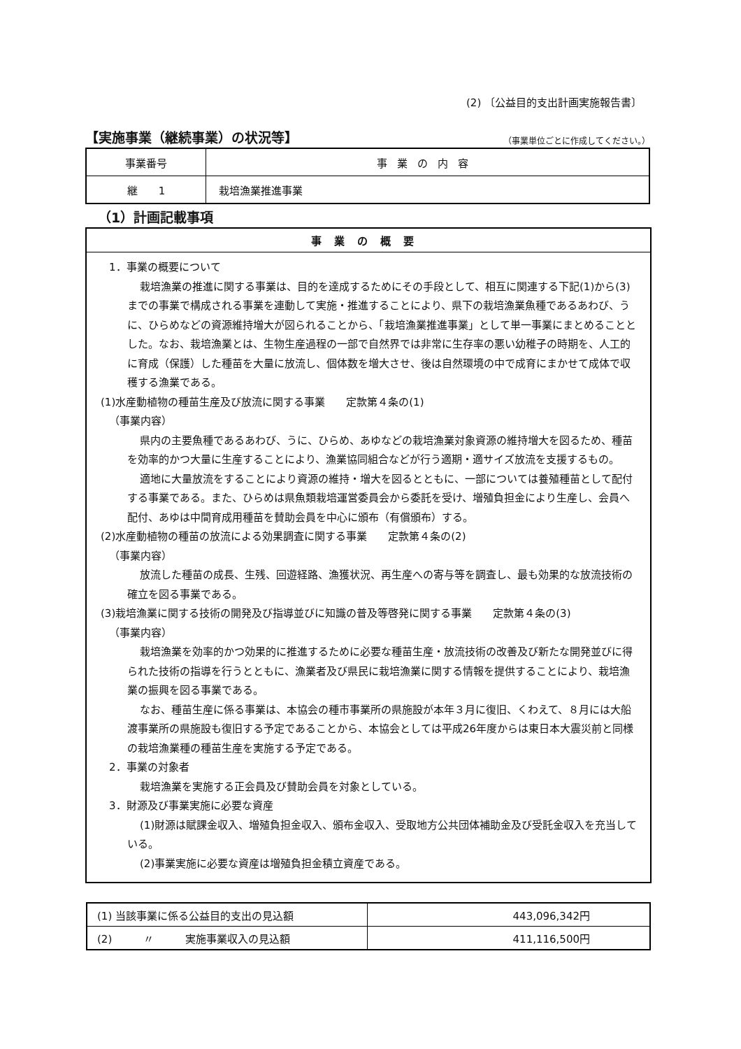(2) 〔公益目的支出計画実施報告書〕
【実施事業（継続事業）の状況等】 （事業単位ごとに作成してください。）
| 事業番号 | 事業の内容 |
| --- | --- |
| 継 1 | 栽培漁業推進事業 |
（1）計画記載事項
事業の概要
1．事業の概要について
栽培漁業の推進に関する事業は、目的を達成するためにその手段として、相互に関連する下記(1)から(3)までの事業で構成される事業を連動して実施・推進することにより、県下の栽培漁業魚種であるあわび、うに、ひらめなどの資源維持増大が図られることから、「栽培漁業推進事業」として単一事業にまとめることとした。なお、栽培漁業とは、生物生産過程の一部で自然界では非常に生存率の悪い幼稚子の時期を、人工的に育成（保護）した種苗を大量に放流し、個体数を増大させ、後は自然環境の中で成育にまかせて成体で収穫する漁業である。
(1)水産動植物の種苗生産及び放流に関する事業　　定款第４条の(1)
（事業内容）
県内の主要魚種であるあわび、うに、ひらめ、あゆなどの栽培漁業対象資源の維持増大を図るため、種苗を効率的かつ大量に生産することにより、漁業協同組合などが行う適期・適サイズ放流を支援するもの。
適地に大量放流をすることにより資源の維持・増大を図るとともに、一部については養殖種苗として配付する事業である。また、ひらめは県魚類栽培運営委員会から委託を受け、増殖負担金により生産し、会員へ配付、あゆは中間育成用種苗を賛助会員を中心に頒布（有償頒布）する。
(2)水産動植物の種苗の放流による効果調査に関する事業　　定款第４条の(2)
（事業内容）
放流した種苗の成長、生残、回遊経路、漁獲状況、再生産への寄与等を調査し、最も効果的な放流技術の確立を図る事業である。
(3)栽培漁業に関する技術の開発及び指導並びに知識の普及等啓発に関する事業　　定款第４条の(3)
（事業内容）
栽培漁業を効率的かつ効果的に推進するために必要な種苗生産・放流技術の改善及び新たな開発並びに得られた技術の指導を行うとともに、漁業者及び県民に栽培漁業に関する情報を提供することにより、栽培漁業の振興を図る事業である。
なお、種苗生産に係る事業は、本協会の種市事業所の県施設が本年３月に復旧、くわえて、８月には大船渡事業所の県施設も復旧する予定であることから、本協会としては平成26年度からは東日本大震災前と同様の栽培漁業種の種苗生産を実施する予定である。
2．事業の対象者
栽培漁業を実施する正会員及び賛助会員を対象としている。
3．財源及び事業実施に必要な資産
(1)財源は賦課金収入、増殖負担金収入、頒布金収入、受取地方公共団体補助金及び受託金収入を充当している。
(2)事業実施に必要な資産は増殖負担金積立資産である。
| (1) 当該事業に係る公益目的支出の見込額 | 443,096,342円 |
| (2) 〃 実施事業収入の見込額 | 411,116,500円 |